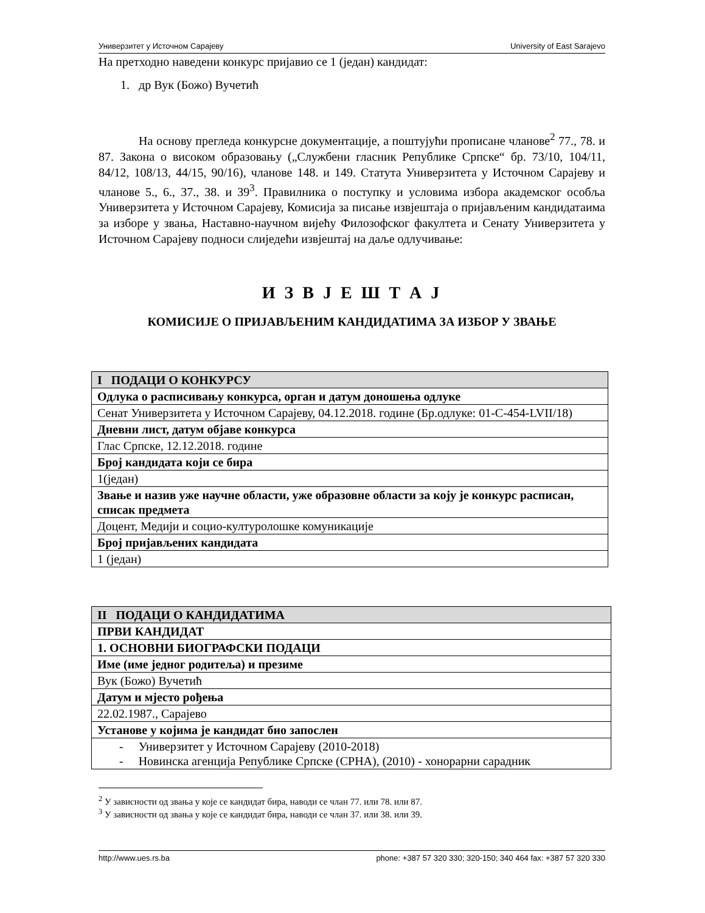Универзитет у Источном Сарајеву University of East Sarajevo
На претходно наведени конкурс пријавио се 1 (један) кандидат:
1. др Вук (Божо) Вучетић
На основу прегледа конкурсне документације, а поштујући прописане чланове<sup>2</sup> 77., 78. и 87. Закона о високом образовању („Службени гласник Републике Српске“ бр. 73/10, 104/11, 84/12, 108/13, 44/15, 90/16), чланове 148. и 149. Статута Универзитета у Источном Сарајеву и чланове 5., 6., 37., 38. и 39<sup>3</sup>. Правилника о поступку и условима избора академског особља Универзитета у Источном Сарајеву, Комисија за писање извјештаја о пријављеним кандидатаима за изборе у звања, Наставно-научном вијећу Филозофског факултета и Сенату Универзитета у Источном Сарајеву подноси слиједећи извјештај на даље одлучивање:
И З В Ј Е Ш Т А Ј
КОМИСИЈЕ О ПРИЈАВЉЕНИМ КАНДИДАТИМА ЗА ИЗБОР У ЗВАЊЕ
| I ПОДАЦИ О КОНКУРСУ |
| Одлука о расписивању конкурса, орган и датум доношења одлуке |
| Сенат Универзитета у Источном Сарајеву, 04.12.2018. године (Бр.одлуке: 01-С-454-LVII/18) |
| Дневни лист, датум објаве конкурса |
| Глас Српске, 12.12.2018. године |
| Број кандидата који се бира |
| 1(један) |
| Звање и назив уже научне области, уже образовне области за коју је конкурс расписан, списак предмета |
| Доцент, Медији и социо-културолошке комуникације |
| Број пријављених кандидата |
| 1 (један) |
| II ПОДАЦИ О КАНДИДАТИМА |
| ПРВИ КАНДИДАТ |
| 1. ОСНОВНИ БИОГРАФСКИ ПОДАЦИ |
| Име (име једног родитеља) и презиме |
| Вук (Божо) Вучетић |
| Датум и мјесто рођења |
| 22.02.1987., Сарајево |
| Установе у којима је кандидат био запослен |
| - Универзитет у Источном Сарајеву (2010-2018) - Новинска агенција Републике Српске (СРНА), (2010) - хонорарни сарадник |
<sup>2</sup> У зависности од звања у које се кандидат бира, наводи се члан 77. или 78. или 87.
<sup>3</sup> У зависности од звања у које се кандидат бира, наводи се члан 37. или 38. или 39.
http://www.ues.rs.ba phone: +387 57 320 330; 320-150; 340 464 fax: +387 57 320 330